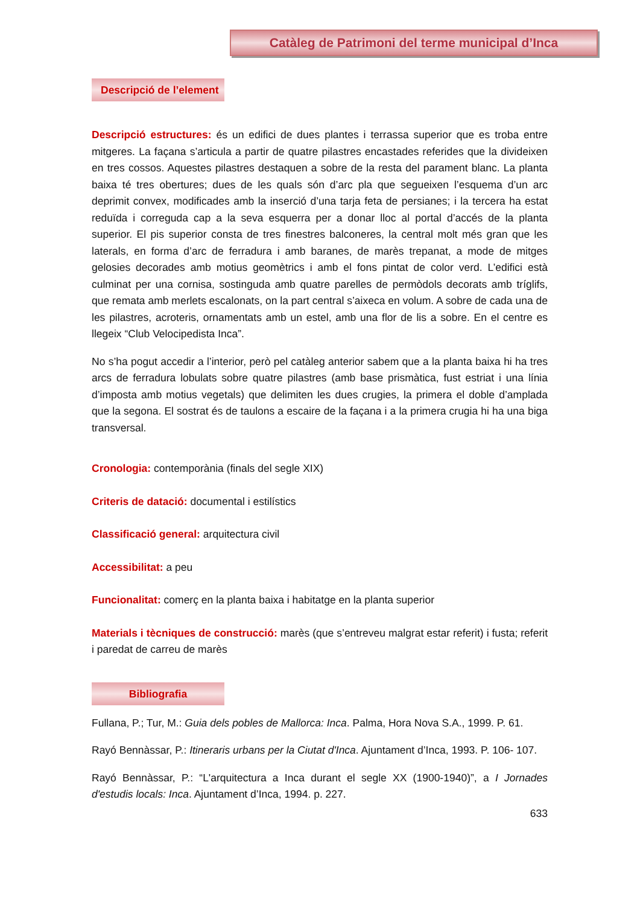Catàleg de Patrimoni del terme municipal d’Inca
Descripció de l’element
Descripció estructures: és un edifici de dues plantes i terrassa superior que es troba entre mitgeres. La façana s’articula a partir de quatre pilastres encastades referides que la divideixen en tres cossos. Aquestes pilastres destaquen a sobre de la resta del parament blanc. La planta baixa té tres obertures; dues de les quals són d’arc pla que segueixen l’esquema d’un arc deprimit convex, modificades amb la inserció d’una tarja feta de persianes; i la tercera ha estat reduïda i correguda cap a la seva esquerra per a donar lloc al portal d’accés de la planta superior. El pis superior consta de tres finestres balconeres, la central molt més gran que les laterals, en forma d’arc de ferradura i amb baranes, de marès trepanat, a mode de mitges gelosies decorades amb motius geomètrics i amb el fons pintat de color verd. L’edifici està culminat per una cornisa, sostinguda amb quatre parelles de permòdols decorats amb tríglifs, que remata amb merlets escalonats, on la part central s’aixeca en volum. A sobre de cada una de les pilastres, acroteris, ornamentats amb un estel, amb una flor de lis a sobre. En el centre es llegeix “Club Velocipedista Inca”.
No s’ha pogut accedir a l’interior, però pel catàleg anterior sabem que a la planta baixa hi ha tres arcs de ferradura lobulats sobre quatre pilastres (amb base prismàtica, fust estriat i una línia d’imposta amb motius vegetals) que delimiten les dues crugies, la primera el doble d’amplada que la segona. El sostrat és de taulons a escaire de la façana i a la primera crugia hi ha una biga transversal.
Cronologia: contemporània (finals del segle XIX)
Criteris de datació: documental i estilístics
Classificació general: arquitectura civil
Accessibilitat: a peu
Funcionalitat: comerç en la planta baixa i habitatge en la planta superior
Materials i tècniques de construcció: marès (que s’entreveu malgrat estar referit) i fusta; referit i paredat de carreu de marès
Bibliografia
Fullana, P.; Tur, M.: Guia dels pobles de Mallorca: Inca. Palma, Hora Nova S.A., 1999. P. 61.
Rayó Bennàssar, P.: Itineraris urbans per la Ciutat d'Inca. Ajuntament d’Inca, 1993. P. 106- 107.
Rayó Bennàssar, P.: “L'arquitectura a Inca durant el segle XX (1900-1940)”, a I Jornades d'estudis locals: Inca. Ajuntament d’Inca, 1994. p. 227.
633